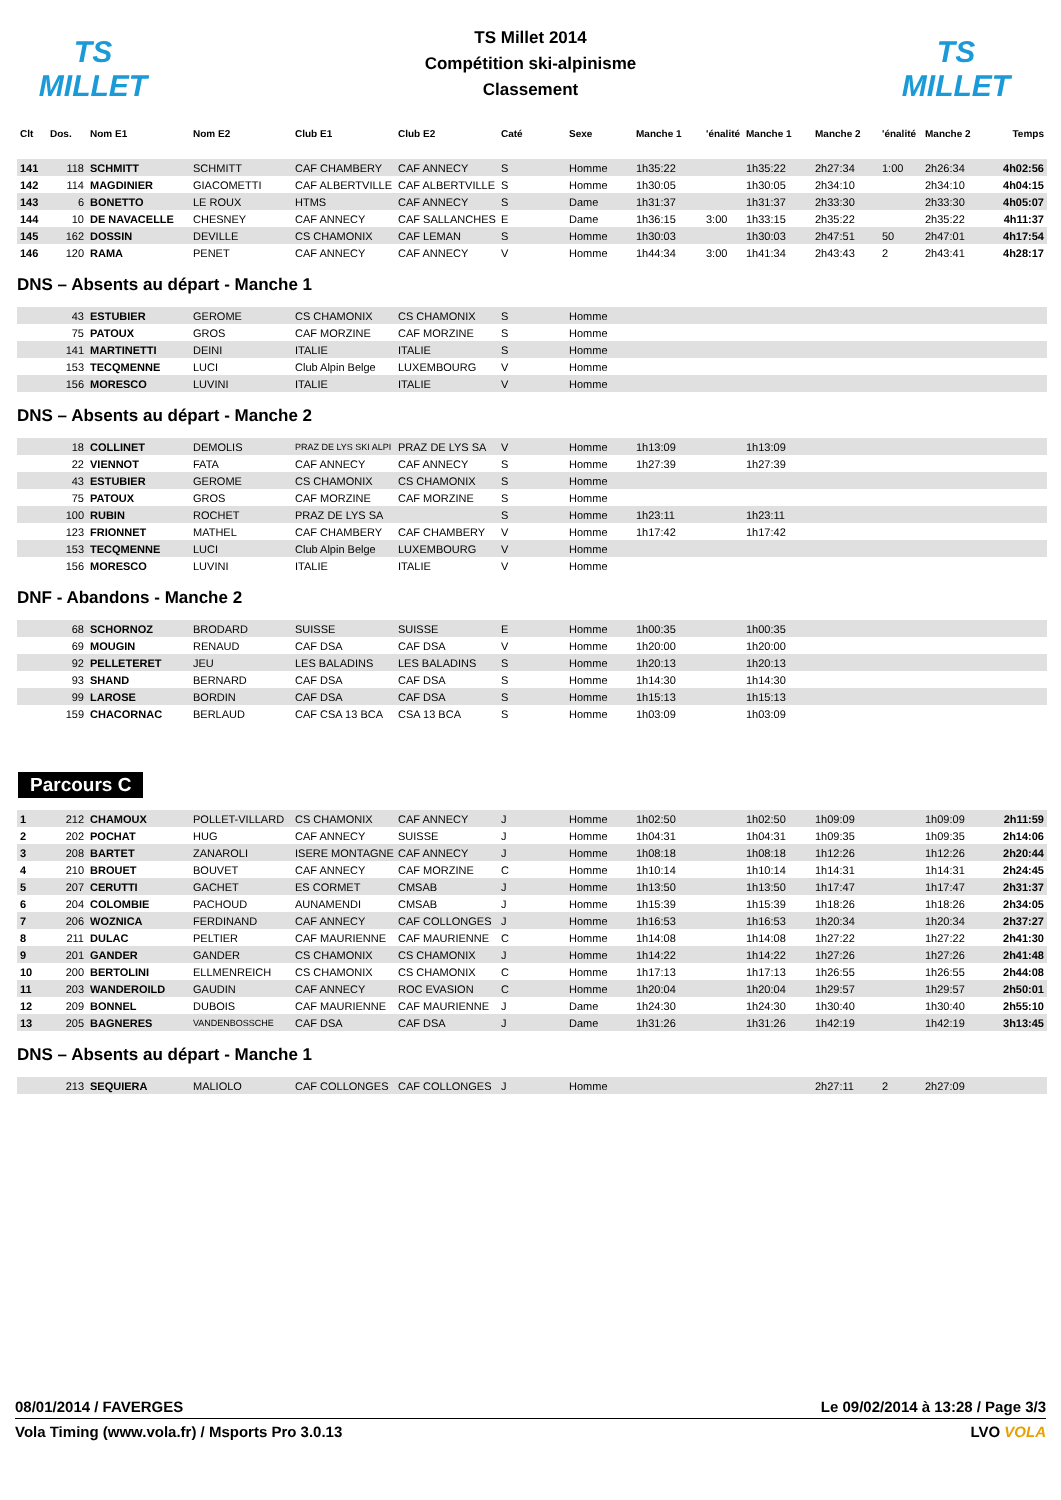TS MILLET
TS Millet 2014
Compétition ski-alpinisme
Classement
TS MILLET
| Clt | Dos. | Nom E1 | Nom E2 | Club E1 | Club E2 | Caté | Sexe | Manche 1 | 'énalité | Manche 1 | Manche 2 | 'énalité | Manche 2 | Temps |
| --- | --- | --- | --- | --- | --- | --- | --- | --- | --- | --- | --- | --- | --- | --- |
| 141 | 118 | SCHMITT | SCHMITT | CAF CHAMBERY | CAF ANNECY | S | Homme | 1h35:22 | | 1h35:22 | 2h27:34 | 1:00 | 2h26:34 | 4h02:56 |
| 142 | 114 | MAGDINIER | GIACOMETTI | CAF ALBERTVILLE | CAF ALBERTVILLE | S | Homme | 1h30:05 | | 1h30:05 | 2h34:10 | | 2h34:10 | 4h04:15 |
| 143 | 6 | BONETTO | LE ROUX | HTMS | CAF ANNECY | S | Dame | 1h31:37 | | 1h31:37 | 2h33:30 | | 2h33:30 | 4h05:07 |
| 144 | 10 | DE NAVACELLE | CHESNEY | CAF ANNECY | CAF SALLANCHES | E | Dame | 1h36:15 | 3:00 | 1h33:15 | 2h35:22 | | 2h35:22 | 4h11:37 |
| 145 | 162 | DOSSIN | DEVILLE | CS CHAMONIX | CAF LEMAN | S | Homme | 1h30:03 | | 1h30:03 | 2h47:51 | 50 | 2h47:01 | 4h17:54 |
| 146 | 120 | RAMA | PENET | CAF ANNECY | CAF ANNECY | V | Homme | 1h44:34 | 3:00 | 1h41:34 | 2h43:43 | 2 | 2h43:41 | 4h28:17 |
DNS – Absents au départ - Manche 1
| | 43 | ESTUBIER | GEROME | CS CHAMONIX | CS CHAMONIX | S | Homme | |
| | 75 | PATOUX | GROS | CAF MORZINE | CAF MORZINE | S | Homme | |
| | 141 | MARTINETTI | DEINI | ITALIE | ITALIE | S | Homme | |
| | 153 | TECQMENNE | LUCI | Club Alpin Belge | LUXEMBOURG | V | Homme | |
| | 156 | MORESCO | LUVINI | ITALIE | ITALIE | V | Homme | |
DNS – Absents au départ - Manche 2
| | 18 | COLLINET | DEMOLIS | PRAZ DE LYS SKI ALPI | PRAZ DE LYS SA | V | Homme | 1h13:09 | 1h13:09 |
| | 22 | VIENNOT | FATA | CAF ANNECY | CAF ANNECY | S | Homme | 1h27:39 | 1h27:39 |
| | 43 | ESTUBIER | GEROME | CS CHAMONIX | CS CHAMONIX | S | Homme | | |
| | 75 | PATOUX | GROS | CAF MORZINE | CAF MORZINE | S | Homme | | |
| | 100 | RUBIN | ROCHET | PRAZ DE LYS SA | | S | Homme | 1h23:11 | 1h23:11 |
| | 123 | FRIONNET | MATHEL | CAF CHAMBERY | CAF CHAMBERY | V | Homme | 1h17:42 | 1h17:42 |
| | 153 | TECQMENNE | LUCI | Club Alpin Belge | LUXEMBOURG | V | Homme | | |
| | 156 | MORESCO | LUVINI | ITALIE | ITALIE | V | Homme | | |
DNF - Abandons - Manche 2
| | 68 | SCHORNOZ | BRODARD | SUISSE | SUISSE | E | Homme | 1h00:35 | 1h00:35 |
| | 69 | MOUGIN | RENAUD | CAF DSA | CAF DSA | V | Homme | 1h20:00 | 1h20:00 |
| | 92 | PELLETERET | JEU | LES BALADINS | LES BALADINS | S | Homme | 1h20:13 | 1h20:13 |
| | 93 | SHAND | BERNARD | CAF DSA | CAF DSA | S | Homme | 1h14:30 | 1h14:30 |
| | 99 | LAROSE | BORDIN | CAF DSA | CAF DSA | S | Homme | 1h15:13 | 1h15:13 |
| | 159 | CHACORNAC | BERLAUD | CAF CSA 13 BCA | CSA 13 BCA | S | Homme | 1h03:09 | 1h03:09 |
Parcours C
| 1 | 212 | CHAMOUX | POLLET-VILLARD | CS CHAMONIX | CAF ANNECY | J | Homme | 1h02:50 | | 1h02:50 | 1h09:09 | | 1h09:09 | 2h11:59 |
| 2 | 202 | POCHAT | HUG | CAF ANNECY | SUISSE | J | Homme | 1h04:31 | | 1h04:31 | 1h09:35 | | 1h09:35 | 2h14:06 |
| 3 | 208 | BARTET | ZANAROLI | ISERE MONTAGNE | CAF ANNECY | J | Homme | 1h08:18 | | 1h08:18 | 1h12:26 | | 1h12:26 | 2h20:44 |
| 4 | 210 | BROUET | BOUVET | CAF ANNECY | CAF MORZINE | C | Homme | 1h10:14 | | 1h10:14 | 1h14:31 | | 1h14:31 | 2h24:45 |
| 5 | 207 | CERUTTI | GACHET | ES CORMET | CMSAB | J | Homme | 1h13:50 | | 1h13:50 | 1h17:47 | | 1h17:47 | 2h31:37 |
| 6 | 204 | COLOMBIE | PACHOUD | AUNAMENDI | CMSAB | J | Homme | 1h15:39 | | 1h15:39 | 1h18:26 | | 1h18:26 | 2h34:05 |
| 7 | 206 | WOZNICA | FERDINAND | CAF ANNECY | CAF COLLONGES | J | Homme | 1h16:53 | | 1h16:53 | 1h20:34 | | 1h20:34 | 2h37:27 |
| 8 | 211 | DULAC | PELTIER | CAF MAURIENNE | CAF MAURIENNE | C | Homme | 1h14:08 | | 1h14:08 | 1h27:22 | | 1h27:22 | 2h41:30 |
| 9 | 201 | GANDER | GANDER | CS CHAMONIX | CS CHAMONIX | J | Homme | 1h14:22 | | 1h14:22 | 1h27:26 | | 1h27:26 | 2h41:48 |
| 10 | 200 | BERTOLINI | ELLMENREICH | CS CHAMONIX | CS CHAMONIX | C | Homme | 1h17:13 | | 1h17:13 | 1h26:55 | | 1h26:55 | 2h44:08 |
| 11 | 203 | WANDEROILD | GAUDIN | CAF ANNECY | ROC EVASION | C | Homme | 1h20:04 | | 1h20:04 | 1h29:57 | | 1h29:57 | 2h50:01 |
| 12 | 209 | BONNEL | DUBOIS | CAF MAURIENNE | CAF MAURIENNE | J | Dame | 1h24:30 | | 1h24:30 | 1h30:40 | | 1h30:40 | 2h55:10 |
| 13 | 205 | BAGNERES | VANDENBOSSCHE | CAF DSA | CAF DSA | J | Dame | 1h31:26 | | 1h31:26 | 1h42:19 | | 1h42:19 | 3h13:45 |
DNS – Absents au départ - Manche 1
| | 213 | SEQUIERA | MALIOLO | CAF COLLONGES | CAF COLLONGES | J | Homme | | | | 2h27:11 | 2 | 2h27:09 | |
08/01/2014 / FAVERGES Le 09/02/2014 à 13:28 / Page 3/3
Vola Timing (www.vola.fr) / Msports Pro 3.0.13 LVO VOLA